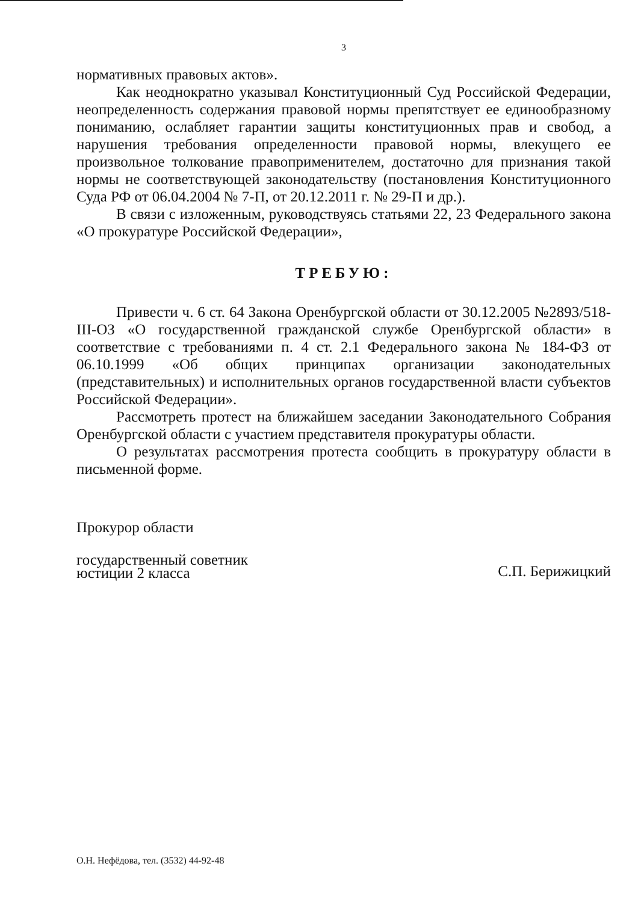3
нормативных правовых актов».
Как неоднократно указывал Конституционный Суд Российской Федерации, неопределенность содержания правовой нормы препятствует ее единообразному пониманию, ослабляет гарантии защиты конституционных прав и свобод, а нарушения требования определенности правовой нормы, влекущего ее произвольное толкование правоприменителем, достаточно для признания такой нормы не соответствующей законодательству (постановления Конституционного Суда РФ от 06.04.2004 № 7-П, от 20.12.2011 г. № 29-П и др.).
В связи с изложенным, руководствуясь статьями 22, 23 Федерального закона «О прокуратуре Российской Федерации»,
ТРЕБУЮ:
Привести ч. 6 ст. 64 Закона Оренбургской области от 30.12.2005 №2893/518-III-ОЗ «О государственной гражданской службе Оренбургской области» в соответствие с требованиями п. 4 ст. 2.1 Федерального закона № 184-ФЗ от 06.10.1999 «Об общих принципах организации законодательных (представительных) и исполнительных органов государственной власти субъектов Российской Федерации».
Рассмотреть протест на ближайшем заседании Законодательного Собрания Оренбургской области с участием представителя прокуратуры области.
О результатах рассмотрения протеста сообщить в прокуратуру области в письменной форме.
Прокурор области
государственный советник
юстиции 2 класса
С.П. Берижицкий
О.Н. Нефёдова, тел. (3532) 44-92-48